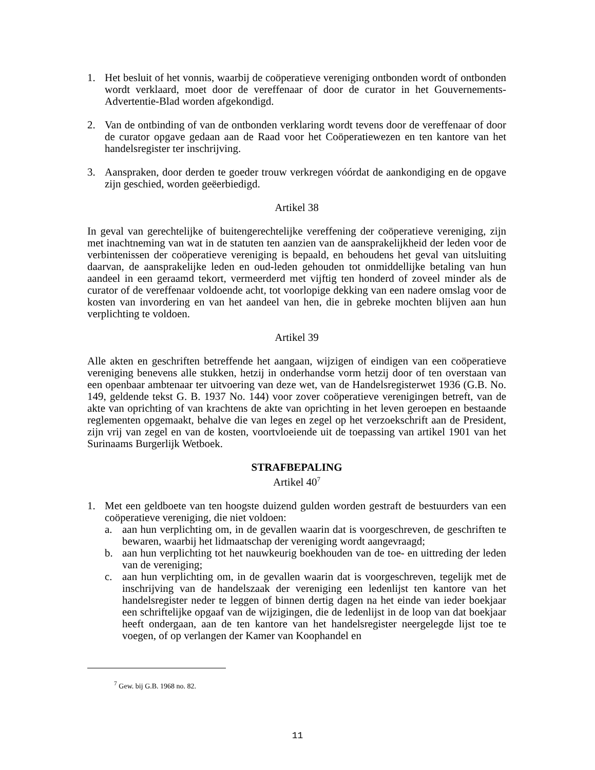1. Het besluit of het vonnis, waarbij de coöperatieve vereniging ontbonden wordt of ontbonden wordt verklaard, moet door de vereffenaar of door de curator in het Gouvernements-Advertentie-Blad worden afgekondigd.
2. Van de ontbinding of van de ontbonden verklaring wordt tevens door de vereffenaar of door de curator opgave gedaan aan de Raad voor het Coöperatiewezen en ten kantore van het handelsregister ter inschrijving.
3. Aanspraken, door derden te goeder trouw verkregen vóórdat de aankondiging en de opgave zijn geschied, worden geëerbiedigd.
Artikel 38
In geval van gerechtelijke of buitengerechtelijke vereffening der coöperatieve vereniging, zijn met inachtneming van wat in de statuten ten aanzien van de aansprakelijkheid der leden voor de verbintenissen der coöperatieve vereniging is bepaald, en behoudens het geval van uitsluiting daarvan, de aansprakelijke leden en oud-leden gehouden tot onmiddellijke betaling van hun aandeel in een geraamd tekort, vermeerderd met vijftig ten honderd of zoveel minder als de curator of de vereffenaar voldoende acht, tot voorlopige dekking van een nadere omslag voor de kosten van invordering en van het aandeel van hen, die in gebreke mochten blijven aan hun verplichting te voldoen.
Artikel 39
Alle akten en geschriften betreffende het aangaan, wijzigen of eindigen van een coöperatieve vereniging benevens alle stukken, hetzij in onderhandse vorm hetzij door of ten overstaan van een openbaar ambtenaar ter uitvoering van deze wet, van de Handelsregisterwet 1936 (G.B. No. 149, geldende tekst G. B. 1937 No. 144) voor zover coöperatieve verenigingen betreft, van de akte van oprichting of van krachtens de akte van oprichting in het leven geroepen en bestaande reglementen opgemaakt, behalve die van leges en zegel op het verzoekschrift aan de President, zijn vrij van zegel en van de kosten, voortvloeiende uit de toepassing van artikel 1901 van het Surinaams Burgerlijk Wetboek.
STRAFBEPALING
Artikel 40<sup>7</sup>
1. Met een geldboete van ten hoogste duizend gulden worden gestraft de bestuurders van een coöperatieve vereniging, die niet voldoen:
a. aan hun verplichting om, in de gevallen waarin dat is voorgeschreven, de geschriften te bewaren, waarbij het lidmaatschap der vereniging wordt aangevraagd;
b. aan hun verplichting tot het nauwkeurig boekhouden van de toe- en uittreding der leden van de vereniging;
c. aan hun verplichting om, in de gevallen waarin dat is voorgeschreven, tegelijk met de inschrijving van de handelszaak der vereniging een ledenlijst ten kantore van het handelsregister neder te leggen of binnen dertig dagen na het einde van ieder boekjaar een schriftelijke opgaaf van de wijzigingen, die de ledenlijst in de loop van dat boekjaar heeft ondergaan, aan de ten kantore van het handelsregister neergelegde lijst toe te voegen, of op verlangen der Kamer van Koophandel en
<sup>7</sup> Gew. bij G.B. 1968 no. 82.
11